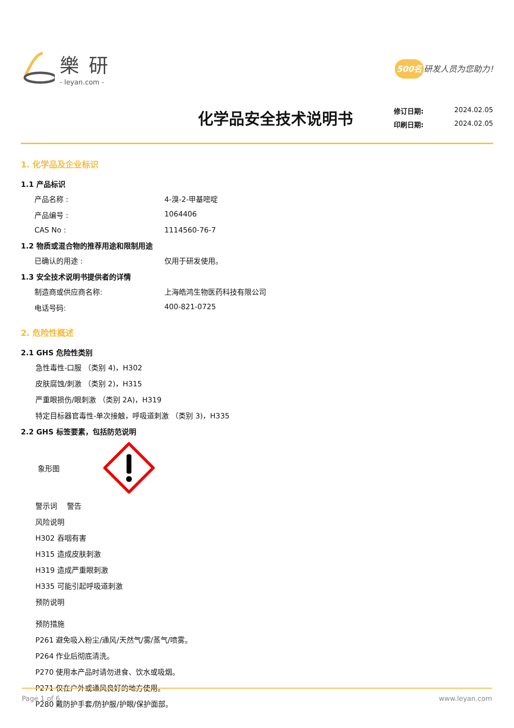樂研
- leyan.com -
500名 研发人员为您助力!
化学品安全技术说明书
修订日期: 2024.02.05
印刷日期: 2024.02.05
1. 化学品及企业标识
1.1 产品标识
产品名称 : 4-溴-2-甲基嘧啶
产品编号 : 1064406
CAS No : 1114560-76-7
1.2 物质或混合物的推荐用途和限制用途
已确认的用途 : 仅用于研发使用。
1.3 安全技术说明书提供者的详情
制造商或供应商名称: 上海皓鸿生物医药科技有限公司
电话号码: 400-821-0725
2. 危险性概述
2.1 GHS 危险性类别
急性毒性-口服 （类别 4)，H302
皮肤腐蚀/刺激 （类别 2)，H315
严重眼损伤/眼刺激 （类别 2A)，H319
特定目标器官毒性-单次接触，呼吸道刺激 （类别 3)，H335
2.2 GHS 标签要素，包括防范说明
象形图
警示词　 警告
风险说明
H302 吞咽有害
H315 造成皮肤刺激
H319 造成严重眼刺激
H335 可能引起呼吸道刺激
预防说明
预防措施
P261 避免吸入粉尘/通风/天然气/雾/蒸气/喷雾。
P264 作业后彻底清洗。
P270 使用本产品时请勿进食、饮水或吸烟。
P271 仅在户外或通风良好的地方使用。
P280 戴防护手套/防护服/护眼/保护面部。
Page 1 of 6 www.leyan.com